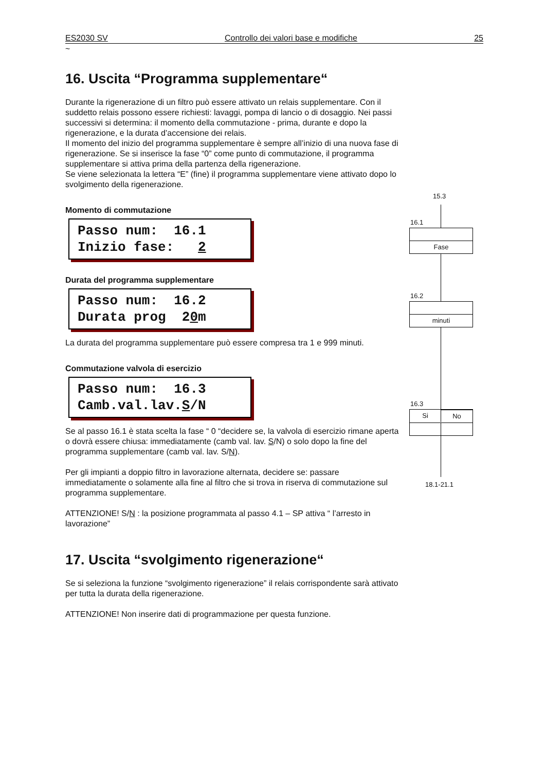ES2030 SV Controllo dei valori base e modifiche 25
~
16. Uscita “Programma supplementare“
Durante la rigenerazione di un filtro può essere attivato un relais supplementare. Con il suddetto relais possono essere richiesti: lavaggi, pompa di lancio o di dosaggio. Nei passi successivi si determina: il momento della commutazione - prima, durante e dopo la rigenerazione, e la durata d’accensione dei relais.
Il momento del inizio del programma supplementare è sempre all’inizio di una nuova fase di rigenerazione. Se si inserisce la fase “0” come punto di commutazione, il programma supplementare si attiva prima della partenza della rigenerazione.
Se viene selezionata la lettera “E” (fine) il programma supplementare viene attivato dopo lo svolgimento della rigenerazione.
Momento di commutazione
Passo num: 16.1 Inizio fase: 2
Durata del programma supplementare
Passo num: 16.2 Durata prog 20m
La durata del programma supplementare può essere compresa tra 1 e 999 minuti.
Commutazione valvola di esercizio
Passo num: 16.3 Camb.val.lav.S/N
Se al passo 16.1 è stata scelta la fase “ 0 “decidere se, la valvola di esercizio rimane aperta o dovrà essere chiusa: immediatamente (camb val. lav. S/N) o solo dopo la fine del programma supplementare (camb val. lav. S/N).
Per gli impianti a doppio filtro in lavorazione alternata, decidere se: passare immediatamente o solamente alla fine al filtro che si trova in riserva di commutazione sul programma supplementare.
ATTENZIONE! S/N : la posizione programmata al passo 4.1 – SP attiva “ l’arresto in lavorazione”
17. Uscita “svolgimento rigenerazione“
Se si seleziona la funzione “svolgimento rigenerazione” il relais corrispondente sarà attivato per tutta la durata della rigenerazione.
ATTENZIONE! Non inserire dati di programmazione per questa funzione.
15.3
16.1
Fase
16.2
minuti
16.3
Si
No
18.1-21.1